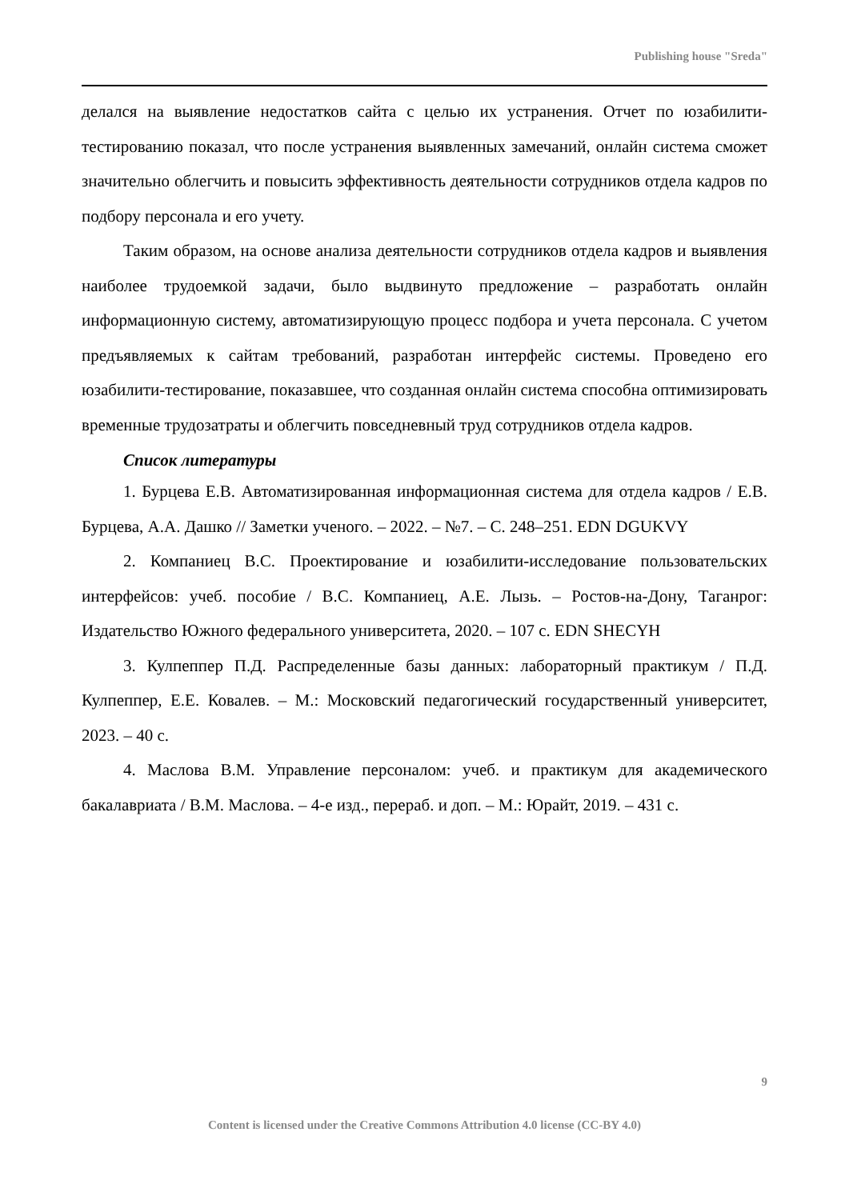Publishing house "Sreda"
делался на выявление недостатков сайта с целью их устранения. Отчет по юзабилити-тестированию показал, что после устранения выявленных замечаний, онлайн система сможет значительно облегчить и повысить эффективность деятельности сотрудников отдела кадров по подбору персонала и его учету.
Таким образом, на основе анализа деятельности сотрудников отдела кадров и выявления наиболее трудоемкой задачи, было выдвинуто предложение – разработать онлайн информационную систему, автоматизирующую процесс подбора и учета персонала. С учетом предъявляемых к сайтам требований, разработан интерфейс системы. Проведено его юзабилити-тестирование, показавшее, что созданная онлайн система способна оптимизировать временные трудозатраты и облегчить повседневный труд сотрудников отдела кадров.
Список литературы
1. Бурцева Е.В. Автоматизированная информационная система для отдела кадров / Е.В. Бурцева, А.А. Дашко // Заметки ученого. – 2022. – №7. – С. 248–251. EDN DGUKVY
2. Компаниец В.С. Проектирование и юзабилити-исследование пользовательских интерфейсов: учеб. пособие / В.С. Компаниец, А.Е. Лызь. – Ростов-на-Дону, Таганрог: Издательство Южного федерального университета, 2020. – 107 с. EDN SHECYH
3. Кулпеппер П.Д. Распределенные базы данных: лабораторный практикум / П.Д. Кулпеппер, Е.Е. Ковалев. – М.: Московский педагогический государственный университет, 2023. – 40 с.
4. Маслова В.М. Управление персоналом: учеб. и практикум для академического бакалавриата / В.М. Маслова. – 4-е изд., перераб. и доп. – М.: Юрайт, 2019. – 431 с.
9
Content is licensed under the Creative Commons Attribution 4.0 license (CC-BY 4.0)